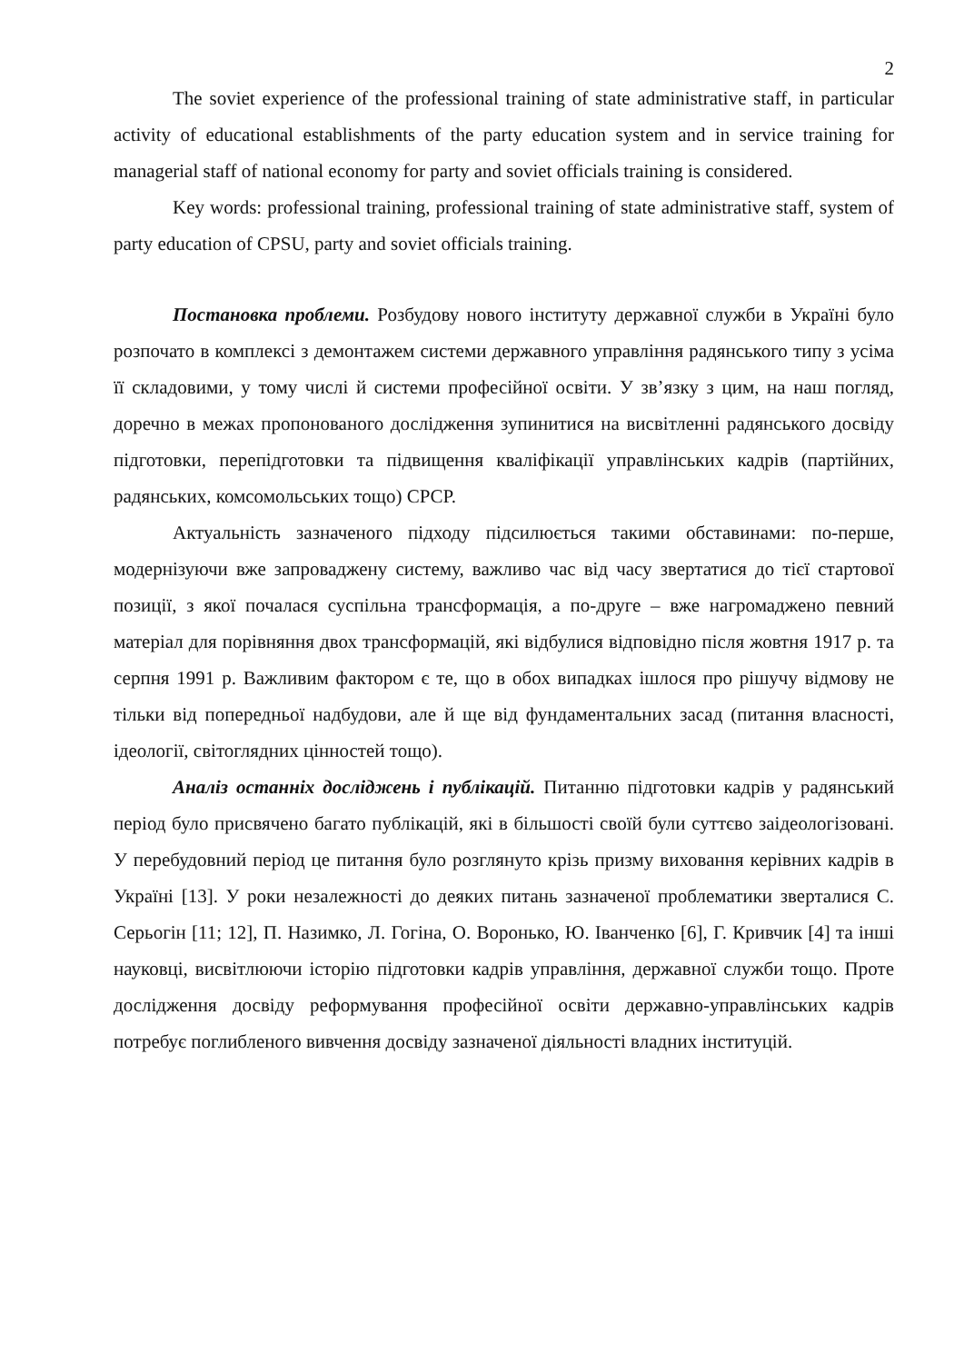2
The soviet experience of the professional training of state administrative staff, in particular activity of educational establishments of the party education system and in service training for managerial staff of national economy for party and soviet officials training is considered.
Key words: professional training, professional training of state administrative staff, system of party education of CPSU, party and soviet officials training.
Постановка проблеми. Розбудову нового інституту державної служби в Україні було розпочато в комплексі з демонтажем системи державного управління радянського типу з усіма її складовими, у тому числі й системи професійної освіти. У зв’язку з цим, на наш погляд, доречно в межах пропонованого дослідження зупинитися на висвітленні радянського досвіду підготовки, перепідготовки та підвищення кваліфікації управлінських кадрів (партійних, радянських, комсомольських тощо) СРСР.
Актуальність зазначеного підходу підсилюється такими обставинами: по-перше, модернізуючи вже запроваджену систему, важливо час від часу звертатися до тієї стартової позиції, з якої почалася суспільна трансформація, а по-друге – вже нагромаджено певний матеріал для порівняння двох трансформацій, які відбулися відповідно після жовтня 1917 р. та серпня 1991 р. Важливим фактором є те, що в обох випадках ішлося про рішучу відмову не тільки від попередньої надбудови, але й ще від фундаментальних засад (питання власності, ідеології, світоглядних цінностей тощо).
Аналіз останніх досліджень і публікацій. Питанню підготовки кадрів у радянський період було присвячено багато публікацій, які в більшості своїй були суттєво заідеологізовані. У перебудовний період це питання було розглянуто крізь призму виховання керівних кадрів в Україні [13]. У роки незалежності до деяких питань зазначеної проблематики зверталися С. Серьогін [11; 12], П. Назимко, Л. Гогіна, О. Воронько, Ю. Іванченко [6], Г. Кривчик [4] та інші науковці, висвітлюючи історію підготовки кадрів управління, державної служби тощо. Проте дослідження досвіду реформування професійної освіти державно-управлінських кадрів потребує поглибленого вивчення досвіду зазначеної діяльності владних інституцій.